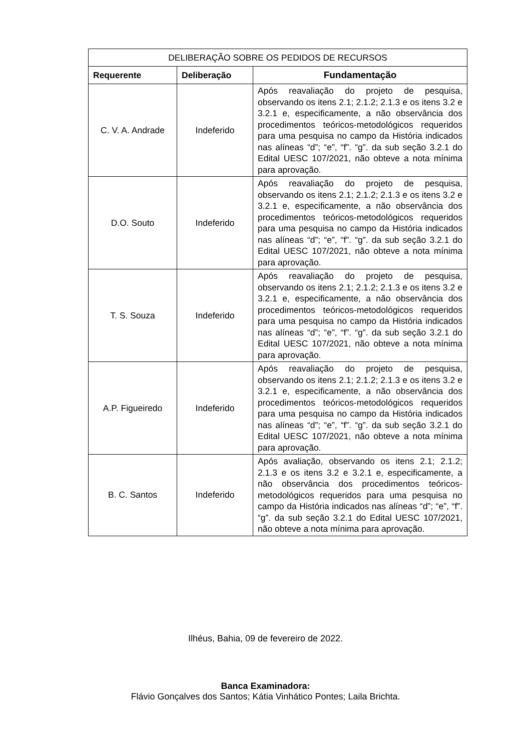| DELIBERAÇÃO SOBRE OS PEDIDOS DE RECURSOS | | |
| --- | --- | --- |
| Requerente | Deliberação | Fundamentação |
| C. V. A. Andrade | Indeferido | Após reavaliação do projeto de pesquisa, observando os itens 2.1; 2.1.2; 2.1.3 e os itens 3.2 e 3.2.1 e, especificamente, a não observância dos procedimentos teóricos-metodológicos requeridos para uma pesquisa no campo da História indicados nas alíneas “d”; “e”, “f”. “g”. da sub seção 3.2.1 do Edital UESC 107/2021, não obteve a nota mínima para aprovação. |
| D.O. Souto | Indeferido | Após reavaliação do projeto de pesquisa, observando os itens 2.1; 2.1.2; 2.1.3 e os itens 3.2 e 3.2.1 e, especificamente, a não observância dos procedimentos teóricos-metodológicos requeridos para uma pesquisa no campo da História indicados nas alíneas “d”; “e”, “f”. “g”. da sub seção 3.2.1 do Edital UESC 107/2021, não obteve a nota mínima para aprovação. |
| T. S. Souza | Indeferido | Após reavaliação do projeto de pesquisa, observando os itens 2.1; 2.1.2; 2.1.3 e os itens 3.2 e 3.2.1 e, especificamente, a não observância dos procedimentos teóricos-metodológicos requeridos para uma pesquisa no campo da História indicados nas alíneas “d”; “e”, “f”. “g”. da sub seção 3.2.1 do Edital UESC 107/2021, não obteve a nota mínima para aprovação. |
| A.P. Figueiredo | Indeferido | Após reavaliação do projeto de pesquisa, observando os itens 2.1; 2.1.2; 2.1.3 e os itens 3.2 e 3.2.1 e, especificamente, a não observância dos procedimentos teóricos-metodológicos requeridos para uma pesquisa no campo da História indicados nas alíneas “d”; “e”, “f”. “g”. da sub seção 3.2.1 do Edital UESC 107/2021, não obteve a nota mínima para aprovação. |
| B. C. Santos | Indeferido | Após avaliação, observando os itens 2.1; 2.1.2; 2.1.3 e os itens 3.2 e 3.2.1 e, especificamente, a não observância dos procedimentos teóricos-metodológicos requeridos para uma pesquisa no campo da História indicados nas alíneas “d”; “e”, “f”. “g”. da sub seção 3.2.1 do Edital UESC 107/2021, não obteve a nota mínima para aprovação. |
Ilhéus, Bahia, 09 de fevereiro de 2022.
Banca Examinadora:
Flávio Gonçalves dos Santos; Kátia Vinhático Pontes; Laila Brichta.